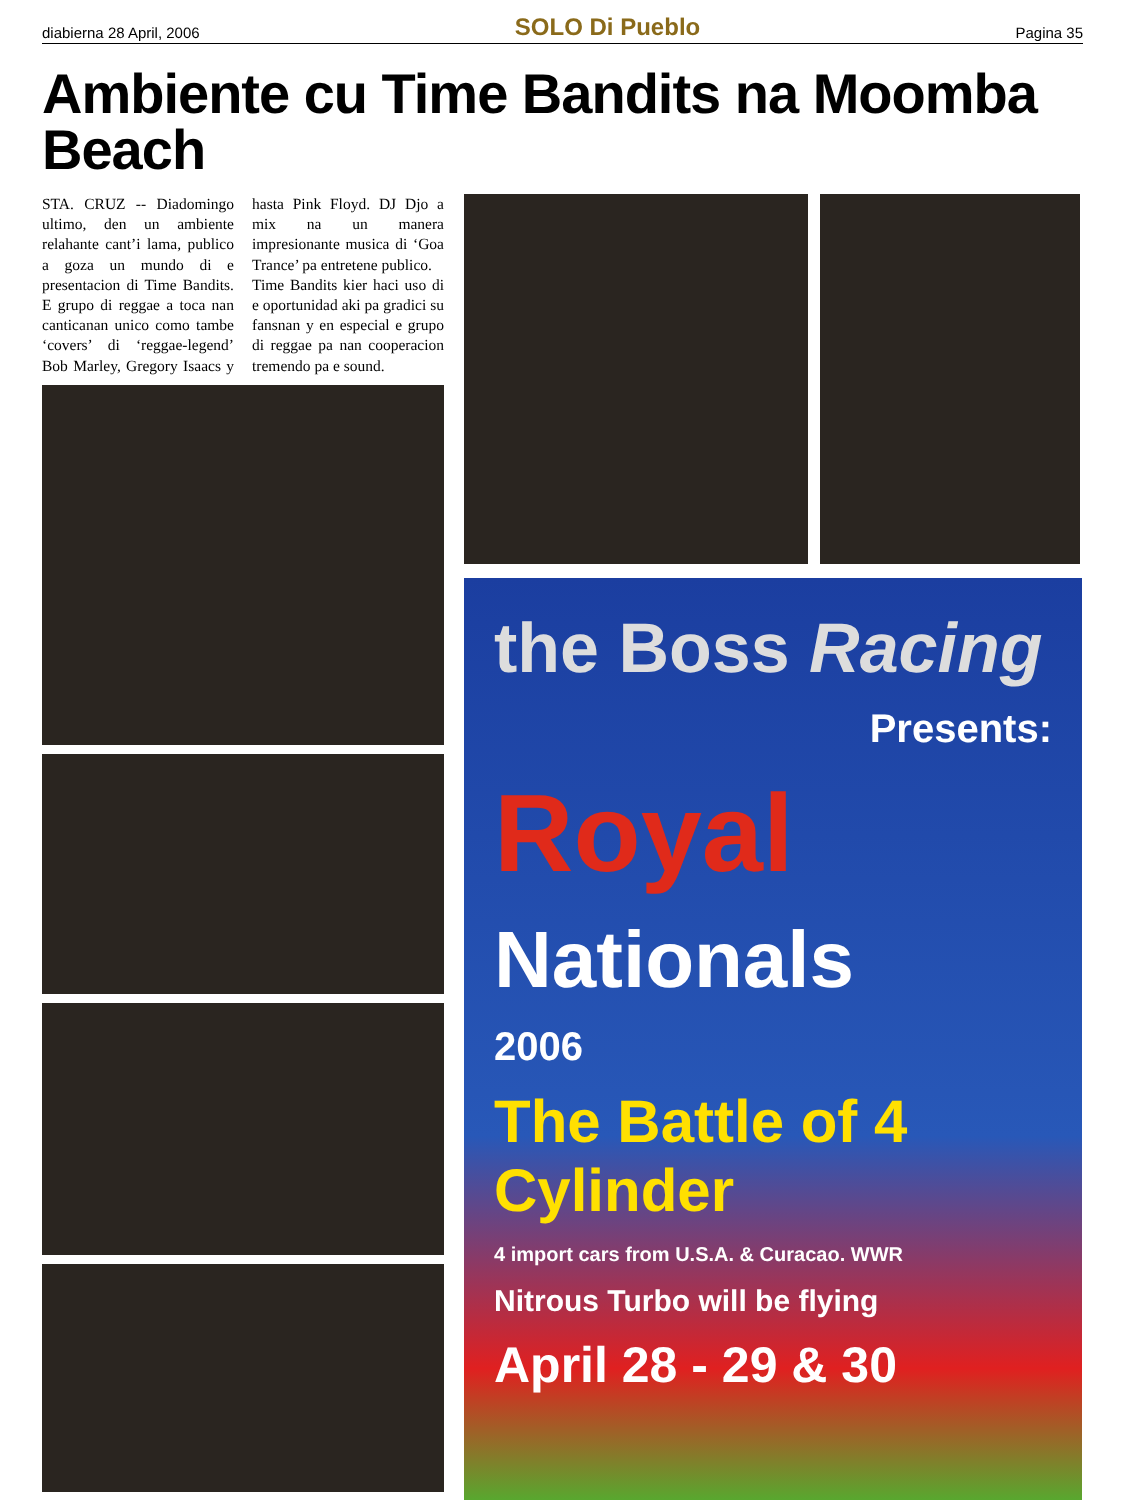diabierna 28 April, 2006 SOLO Di Pueblo Pagina 35
Ambiente cu Time Bandits na Moomba Beach
STA. CRUZ -- Diadomingo ultimo, den un ambiente relahante cant’i lama, publico a goza un mundo di e presentacion di Time Bandits. E grupo di reggae a toca nan canticanan unico como tambe ‘covers’ di ‘reggae-legend’ Bob Marley, Gregory Isaacs y hasta Pink Floyd. DJ Djo a mix na un manera impresionante musica di ‘Goa Trance’ pa entretene publico.
Time Bandits kier haci uso di e oportunidad aki pa gradici su fansnan y en especial e grupo di reggae pa nan cooperacion tremendo pa e sound.
the Boss Racing
Presents:
Royal
Nationals
2006
The Battle of 4 Cylinder
4 import cars from U.S.A. & Curacao. WWR
Nitrous Turbo will be flying
April 28 - 29 & 30